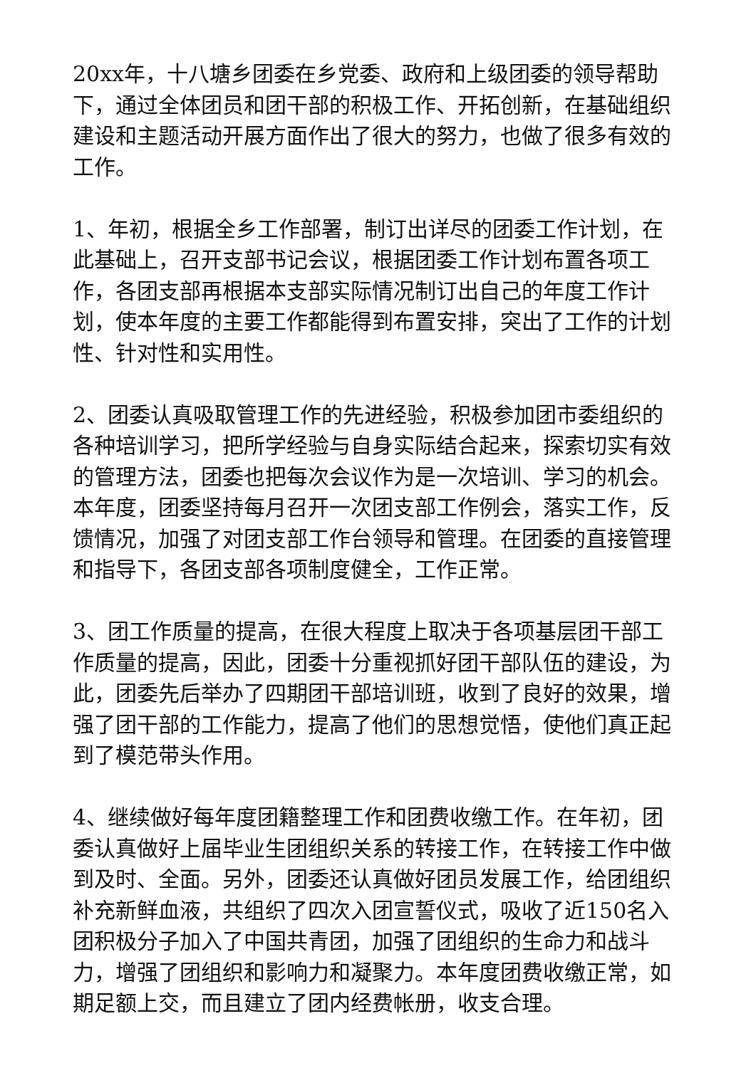20xx年，十八塘乡团委在乡党委、政府和上级团委的领导帮助下，通过全体团员和团干部的积极工作、开拓创新，在基础组织建设和主题活动开展方面作出了很大的努力，也做了很多有效的工作。
1、年初，根据全乡工作部署，制订出详尽的团委工作计划，在此基础上，召开支部书记会议，根据团委工作计划布置各项工作，各团支部再根据本支部实际情况制订出自己的年度工作计划，使本年度的主要工作都能得到布置安排，突出了工作的计划性、针对性和实用性。
2、团委认真吸取管理工作的先进经验，积极参加团市委组织的各种培训学习，把所学经验与自身实际结合起来，探索切实有效的管理方法，团委也把每次会议作为是一次培训、学习的机会。本年度，团委坚持每月召开一次团支部工作例会，落实工作，反馈情况，加强了对团支部工作台领导和管理。在团委的直接管理和指导下，各团支部各项制度健全，工作正常。
3、团工作质量的提高，在很大程度上取决于各项基层团干部工作质量的提高，因此，团委十分重视抓好团干部队伍的建设，为此，团委先后举办了四期团干部培训班，收到了良好的效果，增强了团干部的工作能力，提高了他们的思想觉悟，使他们真正起到了模范带头作用。
4、继续做好每年度团籍整理工作和团费收缴工作。在年初，团委认真做好上届毕业生团组织关系的转接工作，在转接工作中做到及时、全面。另外，团委还认真做好团员发展工作，给团组织补充新鲜血液，共组织了四次入团宣誓仪式，吸收了近150名入团积极分子加入了中国共青团，加强了团组织的生命力和战斗力，增强了团组织和影响力和凝聚力。本年度团费收缴正常，如期足额上交，而且建立了团内经费帐册，收支合理。